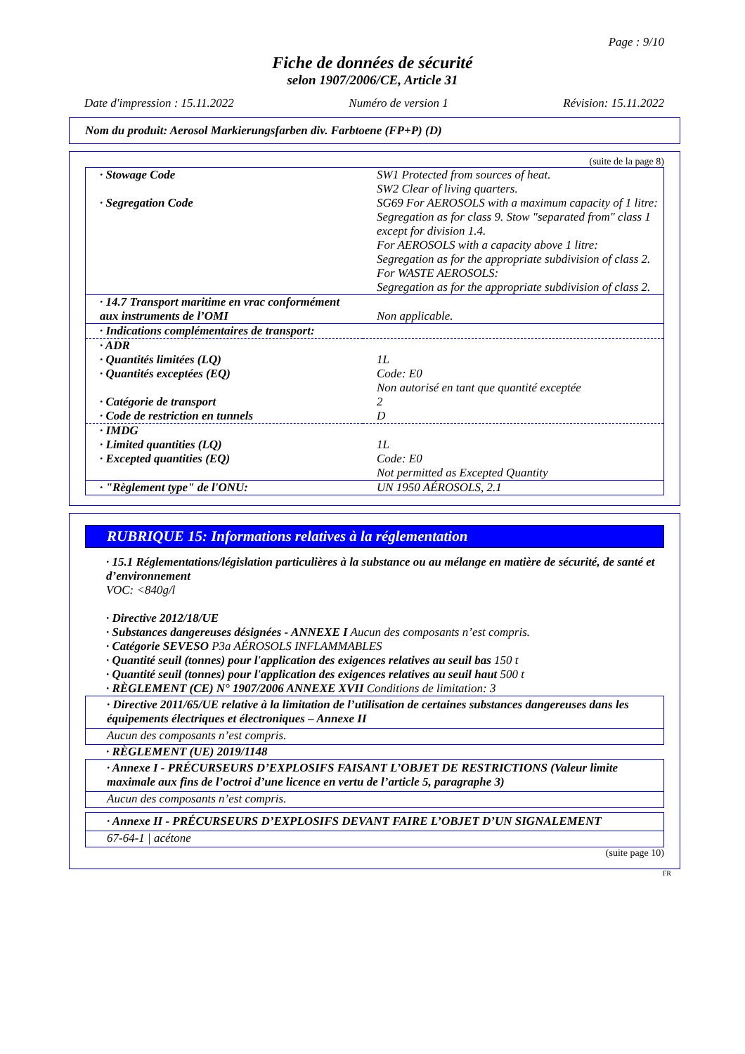Page : 9/10
Fiche de données de sécurité
selon 1907/2006/CE, Article 31
Date d'impression : 15.11.2022 Numéro de version 1 Révision: 15.11.2022
Nom du produit: Aerosol Markierungsfarben div. Farbtoene (FP+P) (D)
(suite de la page 8)
| · Stowage Code | SW1 Protected from sources of heat. SW2 Clear of living quarters. |
| · Segregation Code | SG69 For AEROSOLS with a maximum capacity of 1 litre: Segregation as for class 9. Stow "separated from" class 1 except for division 1.4. For AEROSOLS with a capacity above 1 litre: Segregation as for the appropriate subdivision of class 2. For WASTE AEROSOLS: Segregation as for the appropriate subdivision of class 2. |
| · 14.7 Transport maritime en vrac conformément aux instruments de l’OMI | Non applicable. |
| · Indications complémentaires de transport: | |
| · ADR | |
| · Quantités limitées (LQ) | 1L |
| · Quantités exceptées (EQ) | Code: E0 Non autorisé en tant que quantité exceptée |
| · Catégorie de transport | 2 |
| · Code de restriction en tunnels | D |
| · IMDG | |
| · Limited quantities (LQ) | 1L |
| · Excepted quantities (EQ) | Code: E0 Not permitted as Excepted Quantity |
| · "Règlement type" de l'ONU: | UN 1950 AÉROSOLS, 2.1 |
RUBRIQUE 15: Informations relatives à la réglementation
· 15.1 Réglementations/législation particulières à la substance ou au mélange en matière de sécurité, de santé et d’environnement
VOC: <840g/l
· Directive 2012/18/UE
· Substances dangereuses désignées - ANNEXE I Aucun des composants n’est compris.
· Catégorie SEVESO P3a AÉROSOLS INFLAMMABLES
· Quantité seuil (tonnes) pour l'application des exigences relatives au seuil bas 150 t
· Quantité seuil (tonnes) pour l'application des exigences relatives au seuil haut 500 t
· RÈGLEMENT (CE) N° 1907/2006 ANNEXE XVII Conditions de limitation: 3
· Directive 2011/65/UE relative à la limitation de l’utilisation de certaines substances dangereuses dans les équipements électriques et électroniques – Annexe II
Aucun des composants n’est compris.
· RÈGLEMENT (UE) 2019/1148
· Annexe I - PRÉCURSEURS D’EXPLOSIFS FAISANT L’OBJET DE RESTRICTIONS (Valeur limite maximale aux fins de l’octroi d’une licence en vertu de l’article 5, paragraphe 3)
Aucun des composants n’est compris.
· Annexe II - PRÉCURSEURS D’EXPLOSIFS DEVANT FAIRE L’OBJET D’UN SIGNALEMENT
67-64-1 | acétone
(suite page 10)
FR